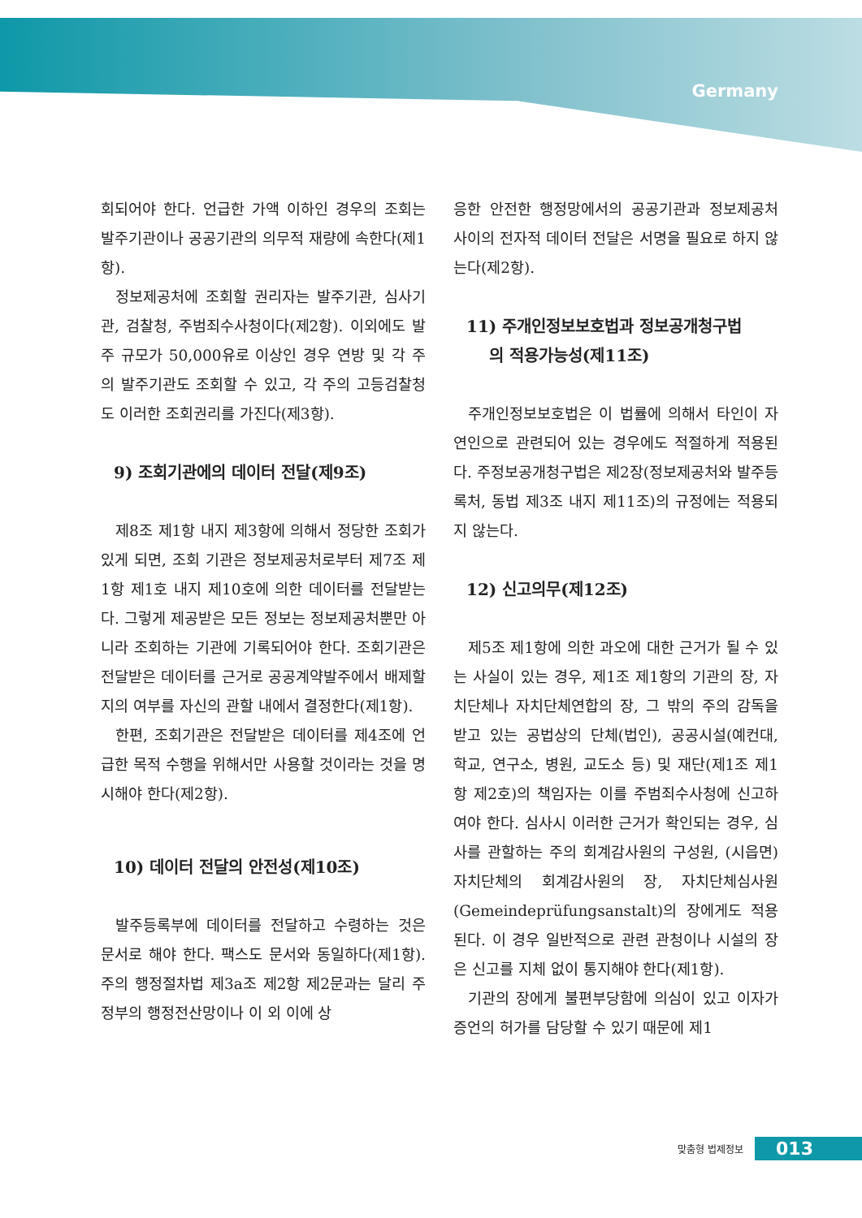Germany
회되어야 한다. 언급한 가액 이하인 경우의 조회는 발주기관이나 공공기관의 의무적 재량에 속한다(제1항).
정보제공처에 조회할 권리자는 발주기관, 심사기관, 검찰청, 주범죄수사청이다(제2항). 이외에도 발주 규모가 50,000유로 이상인 경우 연방 및 각 주의 발주기관도 조회할 수 있고, 각 주의 고등검찰청도 이러한 조회권리를 가진다(제3항).
9) 조회기관에의 데이터 전달(제9조)
제8조 제1항 내지 제3항에 의해서 정당한 조회가 있게 되면, 조회 기관은 정보제공처로부터 제7조 제1항 제1호 내지 제10호에 의한 데이터를 전달받는다. 그렇게 제공받은 모든 정보는 정보제공처뿐만 아니라 조회하는 기관에 기록되어야 한다. 조회기관은 전달받은 데이터를 근거로 공공계약발주에서 배제할지의 여부를 자신의 관할 내에서 결정한다(제1항).
한편, 조회기관은 전달받은 데이터를 제4조에 언급한 목적 수행을 위해서만 사용할 것이라는 것을 명시해야 한다(제2항).
10) 데이터 전달의 안전성(제10조)
발주등록부에 데이터를 전달하고 수령하는 것은 문서로 해야 한다. 팩스도 문서와 동일하다(제1항). 주의 행정절차법 제3a조 제2항 제2문과는 달리 주정부의 행정전산망이나 이 외 이에 상
응한 안전한 행정망에서의 공공기관과 정보제공처 사이의 전자적 데이터 전달은 서명을 필요로 하지 않는다(제2항).
11) 주개인정보보호법과 정보공개청구법
의 적용가능성(제11조)
주개인정보보호법은 이 법률에 의해서 타인이 자연인으로 관련되어 있는 경우에도 적절하게 적용된다. 주정보공개청구법은 제2장(정보제공처와 발주등록처, 동법 제3조 내지 제11조)의 규정에는 적용되지 않는다.
12) 신고의무(제12조)
제5조 제1항에 의한 과오에 대한 근거가 될 수 있는 사실이 있는 경우, 제1조 제1항의 기관의 장, 자치단체나 자치단체연합의 장, 그 밖의 주의 감독을 받고 있는 공법상의 단체(법인), 공공시설(예컨대, 학교, 연구소, 병원, 교도소 등) 및 재단(제1조 제1항 제2호)의 책임자는 이를 주범죄수사청에 신고하여야 한다. 심사시 이러한 근거가 확인되는 경우, 심사를 관할하는 주의 회계감사원의 구성원, (시읍면) 자치단체의 회계감사원의 장, 자치단체심사원(Gemeindeprüfungsanstalt)의 장에게도 적용된다. 이 경우 일반적으로 관련 관청이나 시설의 장은 신고를 지체 없이 통지해야 한다(제1항).
기관의 장에게 불편부당함에 의심이 있고 이자가 증언의 허가를 담당할 수 있기 때문에 제1
맞춤형 법제정보 013